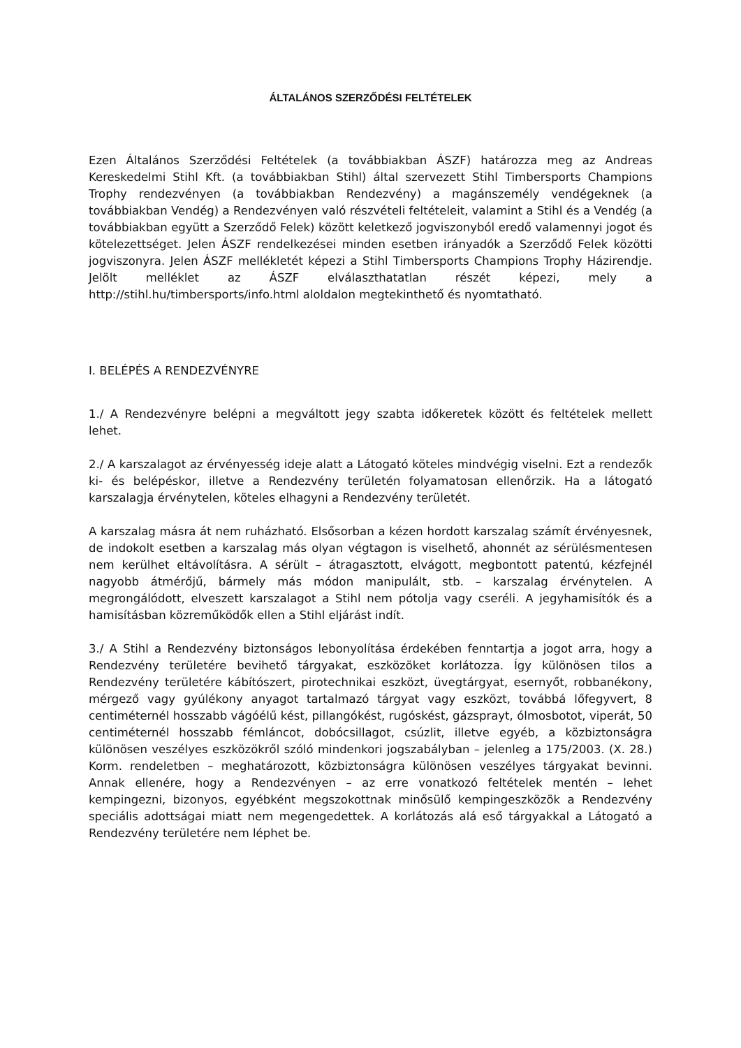ÁLTALÁNOS SZERZŐDÉSI FELTÉTELEK
Ezen Általános Szerződési Feltételek (a továbbiakban ÁSZF) határozza meg az Andreas Kereskedelmi Stihl Kft. (a továbbiakban Stihl) által szervezett Stihl Timbersports Champions Trophy rendezvényen (a továbbiakban Rendezvény) a magánszemély vendégeknek (a továbbiakban Vendég) a Rendezvényen való részvételi feltételeit, valamint a Stihl és a Vendég (a továbbiakban együtt a Szerződő Felek) között keletkező jogviszonyból eredő valamennyi jogot és kötelezettséget. Jelen ÁSZF rendelkezései minden esetben irányadók a Szerződő Felek közötti jogviszonyra. Jelen ÁSZF mellékletét képezi a Stihl Timbersports Champions Trophy Házirendje. Jelölt melléklet az ÁSZF elválaszthatatlan részét képezi, mely a http://stihl.hu/timbersports/info.html aloldalon megtekinthető és nyomtatható.
I. BELÉPÉS A RENDEZVÉNYRE
1./ A Rendezvényre belépni a megváltott jegy szabta időkeretek között és feltételek mellett lehet.
2./ A karszalagot az érvényesség ideje alatt a Látogató köteles mindvégig viselni. Ezt a rendezők ki- és belépéskor, illetve a Rendezvény területén folyamatosan ellenőrzik. Ha a látogató karszalagja érvénytelen, köteles elhagyni a Rendezvény területét.
A karszalag másra át nem ruházható. Elsősorban a kézen hordott karszalag számít érvényesnek, de indokolt esetben a karszalag más olyan végtagon is viselhető, ahonnét az sérülésmentesen nem kerülhet eltávolításra. A sérült – átragasztott, elvágott, megbontott patentú, kézfejnél nagyobb átmérőjű, bármely más módon manipulált, stb. – karszalag érvénytelen. A megrongálódott, elveszett karszalagot a Stihl nem pótolja vagy cseréli. A jegyhamisítók és a hamisításban közreműködők ellen a Stihl eljárást indít.
3./ A Stihl a Rendezvény biztonságos lebonyolítása érdekében fenntartja a jogot arra, hogy a Rendezvény területére bevihető tárgyakat, eszközöket korlátozza. Így különösen tilos a Rendezvény területére kábítószert, pirotechnikai eszközt, üvegtárgyat, esernyőt, robbanékony, mérgező vagy gyúlékony anyagot tartalmazó tárgyat vagy eszközt, továbbá lőfegyvert, 8 centiméternél hosszabb vágóélű kést, pillangókést, rugóskést, gázsprayt, ólmosbotot, viperát, 50 centiméternél hosszabb fémláncot, dobócsillagot, csúzlit, illetve egyéb, a közbiztonságra különösen veszélyes eszközökről szóló mindenkori jogszabályban – jelenleg a 175/2003. (X. 28.) Korm. rendeletben – meghatározott, közbiztonságra különösen veszélyes tárgyakat bevinni. Annak ellenére, hogy a Rendezvényen – az erre vonatkozó feltételek mentén – lehet kempingezni, bizonyos, egyébként megszokottnak minősülő kempingeszközök a Rendezvény speciális adottságai miatt nem megengedettek. A korlátozás alá eső tárgyakkal a Látogató a Rendezvény területére nem léphet be.